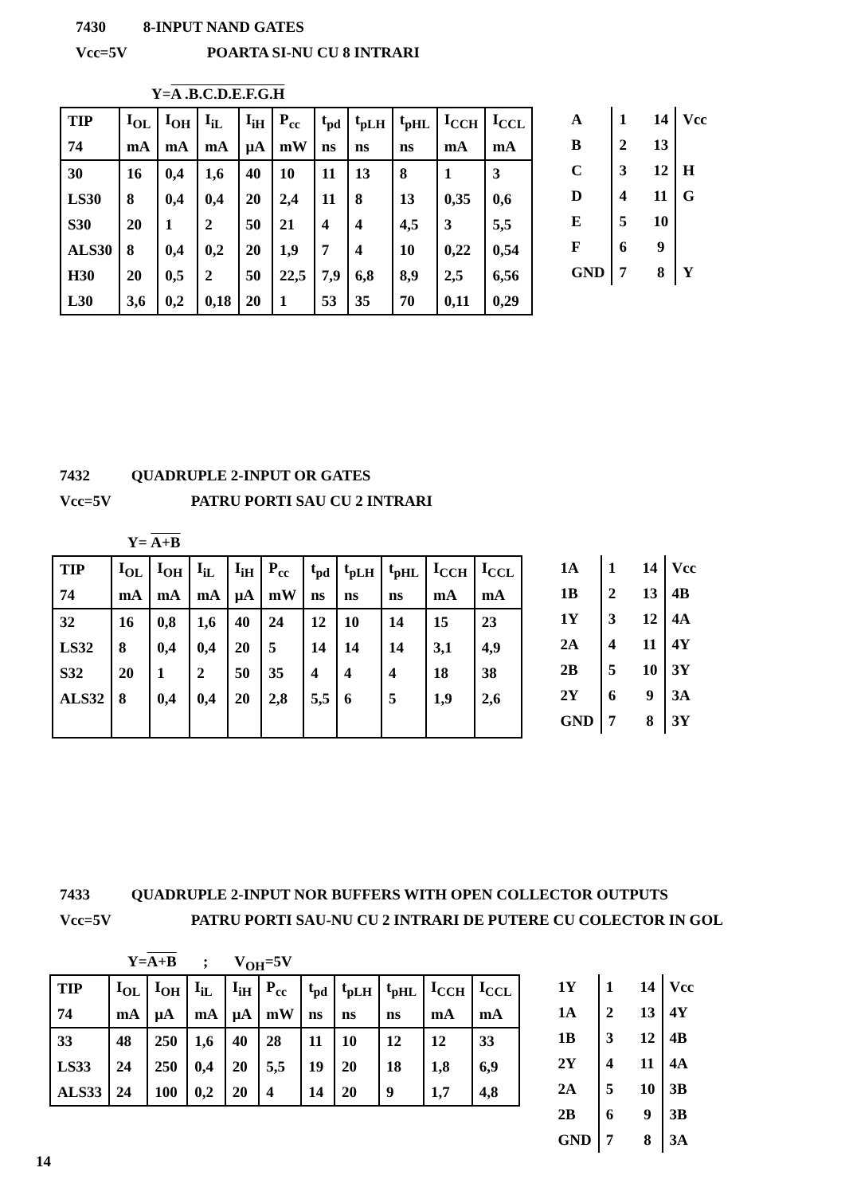7430 8-INPUT NAND GATES
Vcc=5V POARTA SI-NU CU 8 INTRARI
Y=A .B.C.D.E.F.G.H
| TIP | I<sub>OL</sub> | I<sub>OH</sub> | I<sub>iL</sub> | I<sub>iH</sub> | P<sub>cc</sub> | t<sub>pd</sub> | t<sub>pLH</sub> | t<sub>pHL</sub> | I<sub>CCH</sub> | I<sub>CCL</sub> |
| 74 | mA | mA | mA | μA | mW | ns | ns | ns | mA | mA |
| 30 | 16 | 0,4 | 1,6 | 40 | 10 | 11 | 13 | 8 | 1 | 3 |
| LS30 | 8 | 0,4 | 0,4 | 20 | 2,4 | 11 | 8 | 13 | 0,35 | 0,6 |
| S30 | 20 | 1 | 2 | 50 | 21 | 4 | 4 | 4,5 | 3 | 5,5 |
| ALS30 | 8 | 0,4 | 0,2 | 20 | 1,9 | 7 | 4 | 10 | 0,22 | 0,54 |
| H30 | 20 | 0,5 | 2 | 50 | 22,5 | 7,9 | 6,8 | 8,9 | 2,5 | 6,56 |
| L30 | 3,6 | 0,2 | 0,18 | 20 | 1 | 53 | 35 | 70 | 0,11 | 0,29 |
| A | 1 14 | Vcc |
| B | 2 13 | |
| C | 3 12 | H |
| D | 4 11 | G |
| E | 5 10 | |
| F | 6 9 | |
| GND | 7 8 | Y |
7432 QUADRUPLE 2-INPUT OR GATES
Vcc=5V PATRU PORTI SAU CU 2 INTRARI
Y= A+B
| TIP | I<sub>OL</sub> | I<sub>OH</sub> | I<sub>iL</sub> | I<sub>iH</sub> | P<sub>cc</sub> | t<sub>pd</sub> | t<sub>pLH</sub> | t<sub>pHL</sub> | I<sub>CCH</sub> | I<sub>CCL</sub> |
| 74 | mA | mA | mA | μA | mW | ns | ns | ns | mA | mA |
| 32 | 16 | 0,8 | 1,6 | 40 | 24 | 12 | 10 | 14 | 15 | 23 |
| LS32 | 8 | 0,4 | 0,4 | 20 | 5 | 14 | 14 | 14 | 3,1 | 4,9 |
| S32 | 20 | 1 | 2 | 50 | 35 | 4 | 4 | 4 | 18 | 38 |
| ALS32 | 8 | 0,4 | 0,4 | 20 | 2,8 | 5,5 | 6 | 5 | 1,9 | 2,6 |
| 1A | 1 14 | Vcc |
| 1B | 2 13 | 4B |
| 1Y | 3 12 | 4A |
| 2A | 4 11 | 4Y |
| 2B | 5 10 | 3Y |
| 2Y | 6 9 | 3A |
| GND | 7 8 | 3Y |
7433 QUADRUPLE 2-INPUT NOR BUFFERS WITH OPEN COLLECTOR OUTPUTS
Vcc=5V PATRU PORTI SAU-NU CU 2 INTRARI DE PUTERE CU COLECTOR IN GOL
Y=A+B ; V<sub>OH</sub>=5V
| TIP | I<sub>OL</sub> | I<sub>OH</sub> | I<sub>iL</sub> | I<sub>iH</sub> | P<sub>cc</sub> | t<sub>pd</sub> | t<sub>pLH</sub> | t<sub>pHL</sub> | I<sub>CCH</sub> | I<sub>CCL</sub> |
| 74 | mA | μA | mA | μA | mW | ns | ns | ns | mA | mA |
| 33 | 48 | 250 | 1,6 | 40 | 28 | 11 | 10 | 12 | 12 | 33 |
| LS33 | 24 | 250 | 0,4 | 20 | 5,5 | 19 | 20 | 18 | 1,8 | 6,9 |
| ALS33 | 24 | 100 | 0,2 | 20 | 4 | 14 | 20 | 9 | 1,7 | 4,8 |
| 1Y | 1 14 | Vcc |
| 1A | 2 13 | 4Y |
| 1B | 3 12 | 4B |
| 2Y | 4 11 | 4A |
| 2A | 5 10 | 3B |
| 2B | 6 9 | 3B |
| GND | 7 8 | 3A |
14